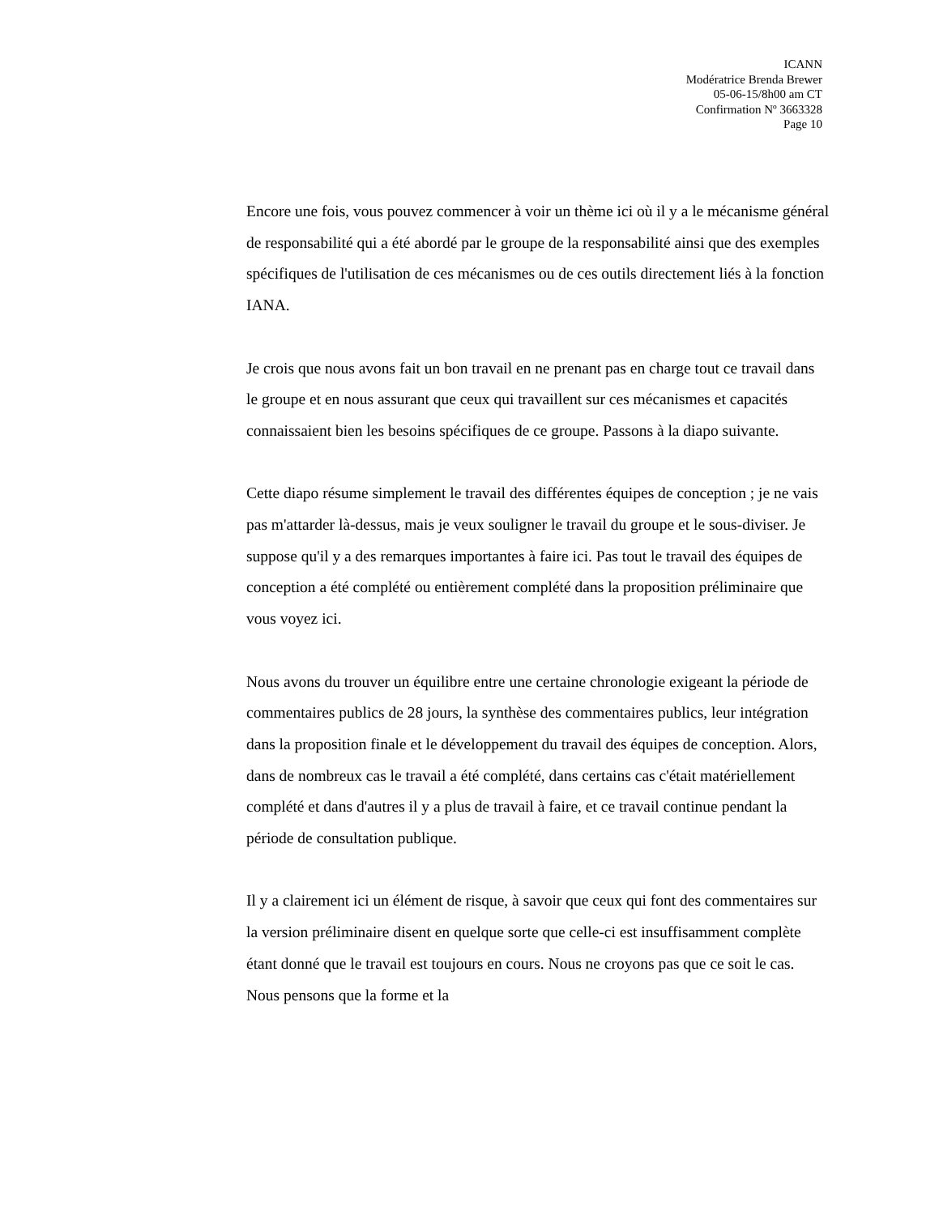ICANN
Modératrice Brenda Brewer
05-06-15/8h00 am CT
Confirmation Nº 3663328
Page 10
Encore une fois, vous pouvez commencer à voir un thème ici où il y a le mécanisme général de responsabilité qui a été abordé par le groupe de la responsabilité ainsi que des exemples spécifiques de l'utilisation de ces mécanismes ou de ces outils directement liés à la fonction IANA.
Je crois que nous avons fait un bon travail en ne prenant pas en charge tout ce travail dans le groupe et en nous assurant que ceux qui travaillent sur ces mécanismes et capacités connaissaient bien les besoins spécifiques de ce groupe. Passons à la diapo suivante.
Cette diapo résume simplement le travail des différentes équipes de conception ; je ne vais pas m'attarder là-dessus, mais je veux souligner le travail du groupe et le sous-diviser. Je suppose qu'il y a des remarques importantes à faire ici. Pas tout le travail des équipes de conception a été complété ou entièrement complété dans la proposition préliminaire que vous voyez ici.
Nous avons du trouver un équilibre entre une certaine chronologie exigeant la période de commentaires publics de 28 jours, la synthèse des commentaires publics, leur intégration dans la proposition finale et le développement du travail des équipes de conception. Alors, dans de nombreux cas le travail a été complété, dans certains cas c'était matériellement complété et dans d'autres il y a plus de travail à faire, et ce travail continue pendant la période de consultation publique.
Il y a clairement ici un élément de risque, à savoir que ceux qui font des commentaires sur la version préliminaire disent en quelque sorte que celle-ci est insuffisamment complète étant donné que le travail est toujours en cours. Nous ne croyons pas que ce soit le cas. Nous pensons que la forme et la